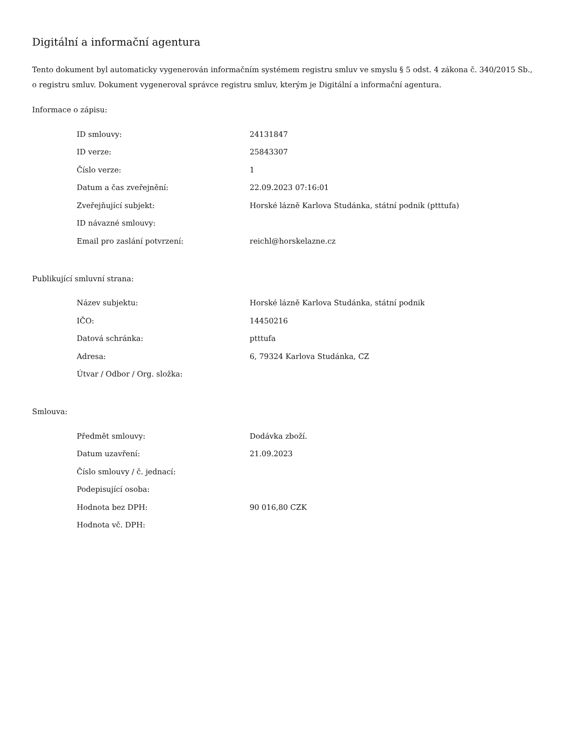Digitální a informační agentura
Tento dokument byl automaticky vygenerován informačním systémem registru smluv ve smyslu § 5 odst. 4 zákona č. 340/2015 Sb., o registru smluv. Dokument vygeneroval správce registru smluv, kterým je Digitální a informační agentura.
Informace o zápisu:
| ID smlouvy: | 24131847 |
| ID verze: | 25843307 |
| Číslo verze: | 1 |
| Datum a čas zveřejnění: | 22.09.2023 07:16:01 |
| Zveřejňující subjekt: | Horské lázně Karlova Studánka, státní podnik (ptttufa) |
| ID návazné smlouvy: | |
| Email pro zaslání potvrzení: | reichl@horskelazne.cz |
Publikující smluvní strana:
| Název subjektu: | Horské lázně Karlova Studánka, státní podnik |
| IČO: | 14450216 |
| Datová schránka: | ptttufa |
| Adresa: | 6, 79324 Karlova Studánka, CZ |
| Útvar / Odbor / Org. složka: | |
Smlouva:
| Předmět smlouvy: | Dodávka zboží. |
| Datum uzavření: | 21.09.2023 |
| Číslo smlouvy / č. jednací: | |
| Podepisující osoba: | |
| Hodnota bez DPH: | 90 016,80 CZK |
| Hodnota vč. DPH: | |